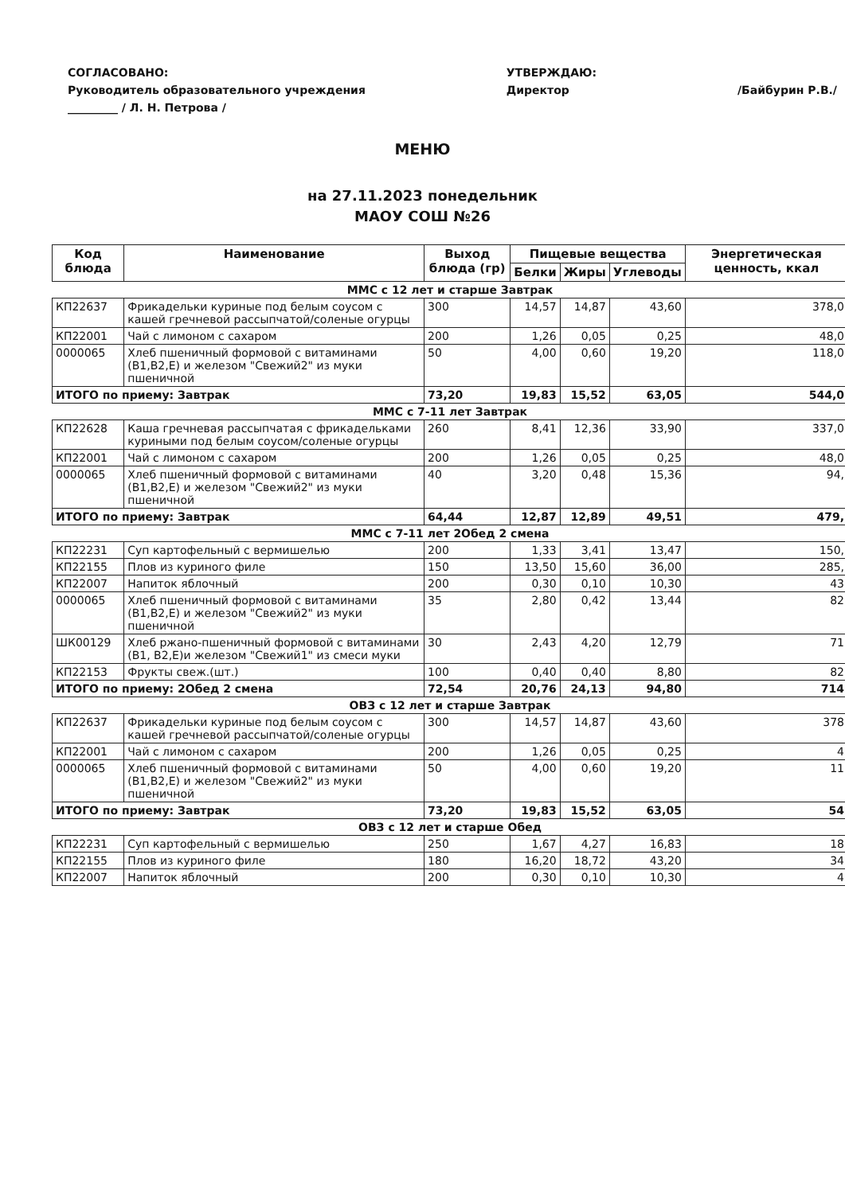СОГЛАСОВАНО:
Руководитель образовательного учреждения
_________ / Л. Н. Петрова /
УТВЕРЖДАЮ:
Директор
/Байбурин Р.В./
МЕНЮ
на 27.11.2023 понедельник
МАОУ СОШ №26
| Код блюда | Наименование | Выход блюда (гр) | Пищевые вещества | | | Энергетическая ценность, ккал |
| --- | --- | --- | --- | --- | --- | --- |
| | | | Белки | Жиры | Углеводы | |
| ММС с 12 лет и старше Завтрак | | | | | | |
| КП22637 | Фрикадельки куриные под белым соусом с кашей гречневой рассыпчатой/соленые огурцы | 300 | 14,57 | 14,87 | 43,60 | 378,0 |
| КП22001 | Чай с лимоном с сахаром | 200 | 1,26 | 0,05 | 0,25 | 48,0 |
| 0000065 | Хлеб пшеничный формовой с витаминами (В1,В2,Е) и железом "Свежий2" из муки пшеничной | 50 | 4,00 | 0,60 | 19,20 | 118,0 |
| ИТОГО по приему: Завтрак | | 73,20 | 19,83 | 15,52 | 63,05 | 544,0 |
| ММС с 7-11 лет Завтрак | | | | | | |
| КП22628 | Каша гречневая рассыпчатая с фрикадельками куриными под белым соусом/соленые огурцы | 260 | 8,41 | 12,36 | 33,90 | 337,0 |
| КП22001 | Чай с лимоном с сахаром | 200 | 1,26 | 0,05 | 0,25 | 48,0 |
| 0000065 | Хлеб пшеничный формовой с витаминами (В1,В2,Е) и железом "Свежий2" из муки пшеничной | 40 | 3,20 | 0,48 | 15,36 | 94, |
| ИТОГО по приему: Завтрак | | 64,44 | 12,87 | 12,89 | 49,51 | 479, |
| ММС с 7-11 лет 2Обед 2 смена | | | | | | |
| КП22231 | Суп картофельный с вермишелью | 200 | 1,33 | 3,41 | 13,47 | 150, |
| КП22155 | Плов из куриного филе | 150 | 13,50 | 15,60 | 36,00 | 285, |
| КП22007 | Напиток яблочный | 200 | 0,30 | 0,10 | 10,30 | 43 |
| 0000065 | Хлеб пшеничный формовой с витаминами (В1,В2,Е) и железом "Свежий2" из муки пшеничной | 35 | 2,80 | 0,42 | 13,44 | 82 |
| ШК00129 | Хлеб ржано-пшеничный формовой с витаминами (В1, В2,Е)и железом "Свежий1" из смеси муки | 30 | 2,43 | 4,20 | 12,79 | 71 |
| КП22153 | Фрукты свеж.(шт.) | 100 | 0,40 | 0,40 | 8,80 | 82 |
| ИТОГО по приему: 2Обед 2 смена | | 72,54 | 20,76 | 24,13 | 94,80 | 714 |
| ОВЗ с 12 лет и старше Завтрак | | | | | | |
| КП22637 | Фрикадельки куриные под белым соусом с кашей гречневой рассыпчатой/соленые огурцы | 300 | 14,57 | 14,87 | 43,60 | 378 |
| КП22001 | Чай с лимоном с сахаром | 200 | 1,26 | 0,05 | 0,25 | 4 |
| 0000065 | Хлеб пшеничный формовой с витаминами (В1,В2,Е) и железом "Свежий2" из муки пшеничной | 50 | 4,00 | 0,60 | 19,20 | 11 |
| ИТОГО по приему: Завтрак | | 73,20 | 19,83 | 15,52 | 63,05 | 54 |
| ОВЗ с 12 лет и старше Обед | | | | | | |
| КП22231 | Суп картофельный с вермишелью | 250 | 1,67 | 4,27 | 16,83 | 18 |
| КП22155 | Плов из куриного филе | 180 | 16,20 | 18,72 | 43,20 | 34 |
| КП22007 | Напиток яблочный | 200 | 0,30 | 0,10 | 10,30 | 4 |